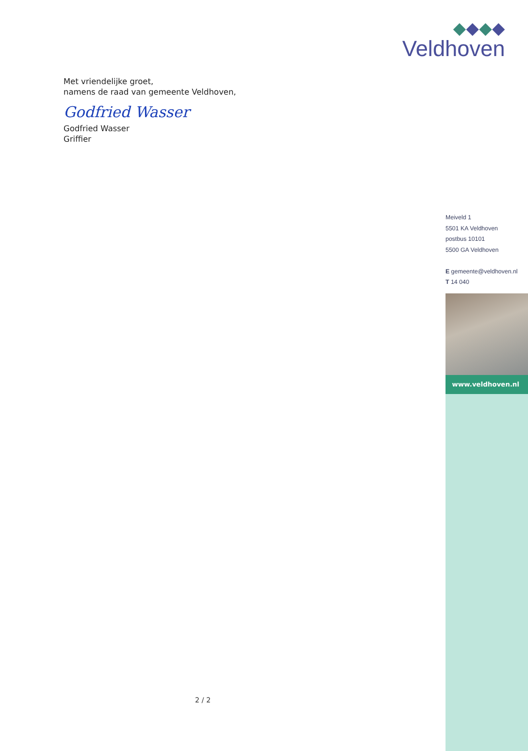Veldhoven
Met vriendelijke groet,
namens de raad van gemeente Veldhoven,
Godfried Wasser
Godfried Wasser
Griffier
Meiveld 1
5501 KA Veldhoven
postbus 10101
5500 GA Veldhoven
E gemeente@veldhoven.nl
T 14 040
www.veldhoven.nl
2 / 2